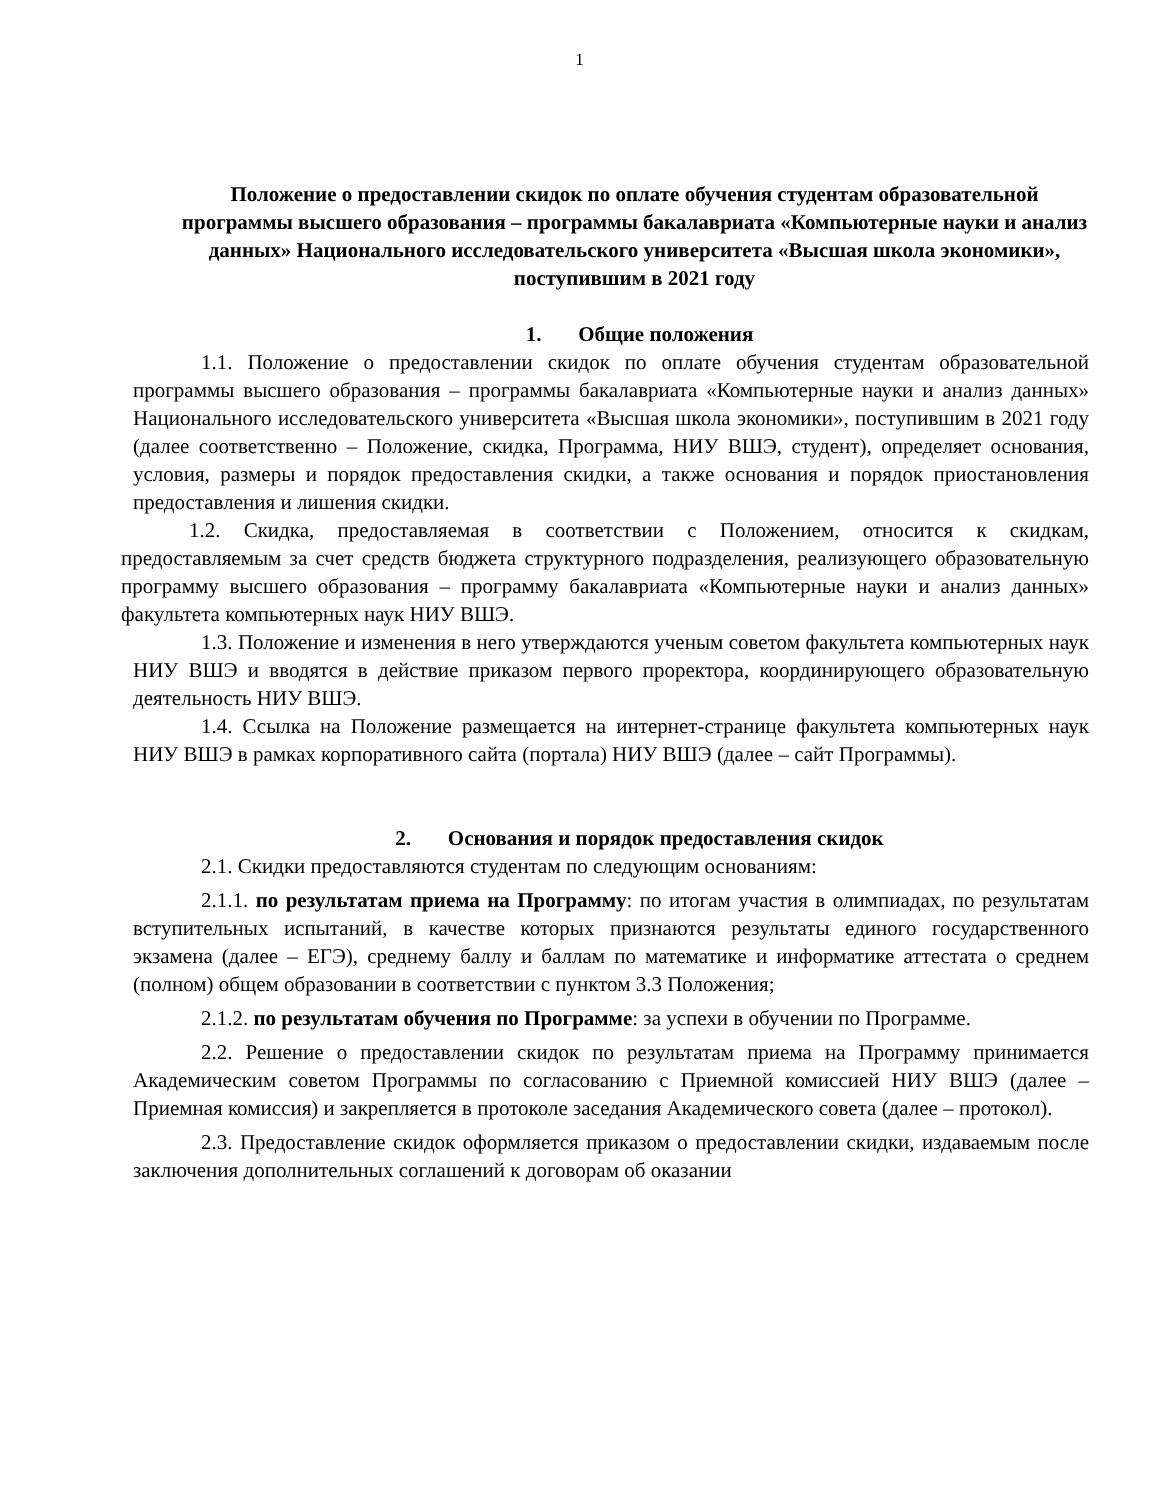1
Положение о предоставлении скидок по оплате обучения студентам образовательной программы высшего образования – программы бакалавриата «Компьютерные науки и анализ данных» Национального исследовательского университета «Высшая школа экономики», поступившим в 2021 году
1. Общие положения
1.1. Положение о предоставлении скидок по оплате обучения студентам образовательной программы высшего образования – программы бакалавриата «Компьютерные науки и анализ данных» Национального исследовательского университета «Высшая школа экономики», поступившим в 2021 году (далее соответственно – Положение, скидка, Программа, НИУ ВШЭ, студент), определяет основания, условия, размеры и порядок предоставления скидки, а также основания и порядок приостановления предоставления и лишения скидки.
1.2. Скидка, предоставляемая в соответствии с Положением, относится к скидкам, предоставляемым за счет средств бюджета структурного подразделения, реализующего образовательную программу высшего образования – программу бакалавриата «Компьютерные науки и анализ данных» факультета компьютерных наук НИУ ВШЭ.
1.3. Положение и изменения в него утверждаются ученым советом факультета компьютерных наук НИУ ВШЭ и вводятся в действие приказом первого проректора, координирующего образовательную деятельность НИУ ВШЭ.
1.4. Ссылка на Положение размещается на интернет-странице факультета компьютерных наук НИУ ВШЭ в рамках корпоративного сайта (портала) НИУ ВШЭ (далее – сайт Программы).
2. Основания и порядок предоставления скидок
2.1. Скидки предоставляются студентам по следующим основаниям:
2.1.1. по результатам приема на Программу: по итогам участия в олимпиадах, по результатам вступительных испытаний, в качестве которых признаются результаты единого государственного экзамена (далее – ЕГЭ), среднему баллу и баллам по математике и информатике аттестата о среднем (полном) общем образовании в соответствии с пунктом 3.3 Положения;
2.1.2. по результатам обучения по Программе: за успехи в обучении по Программе.
2.2. Решение о предоставлении скидок по результатам приема на Программу принимается Академическим советом Программы по согласованию с Приемной комиссией НИУ ВШЭ (далее – Приемная комиссия) и закрепляется в протоколе заседания Академического совета (далее – протокол).
2.3. Предоставление скидок оформляется приказом о предоставлении скидки, издаваемым после заключения дополнительных соглашений к договорам об оказании